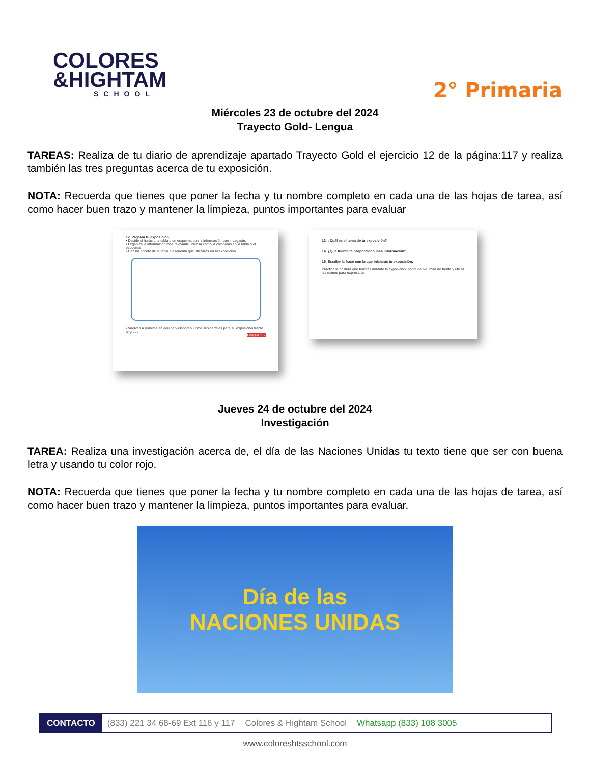COLORES
&HIGHTAM
SCHOOL
2° Primaria
Miércoles 23 de octubre del 2024
Trayecto Gold- Lengua
TAREAS: Realiza de tu diario de aprendizaje apartado Trayecto Gold el ejercicio 12 de la página:117 y realiza también las tres preguntas acerca de tu exposición.
NOTA: Recuerda que tienes que poner la fecha y tu nombre completo en cada una de las hojas de tarea, así como hacer buen trazo y mantener la limpieza, puntos importantes para evaluar
12. Prepara tu exposición.
• Decide si harás una tabla o un esquema con la información que indagaste.
• Organiza la información más relevante. Piensa cómo la colocarás en la tabla o el esquema.
• Haz un boceto de la tabla o esquema que utilizarás en tu exposición.
• Vuelvan a reunirse en equipo y elaboren juntos sus carteles para su exposición frente al grupo.
Lengua 117
13. ¿Cuál es el tema de tu exposición?
14. ¿Qué fuente te proporcionó más información?
15. Escribe la frase con la que iniciarás tu exposición.
Practica la postura que tendrás durante la exposición: ponte de pie, mira de frente y utiliza las manos para expresarte.
Jueves 24 de octubre del 2024
Investigación
TAREA: Realiza una investigación acerca de, el día de las Naciones Unidas tu texto tiene que ser con buena letra y usando tu color rojo.
NOTA: Recuerda que tienes que poner la fecha y tu nombre completo en cada una de las hojas de tarea, así como hacer buen trazo y mantener la limpieza, puntos importantes para evaluar.
Día de las
NACIONES UNIDAS
CONTACTO (833) 221 34 68-69 Ext 116 y 117 Colores & Hightam School Whatsapp (833) 108 3005
www.coloreshtsschool.com